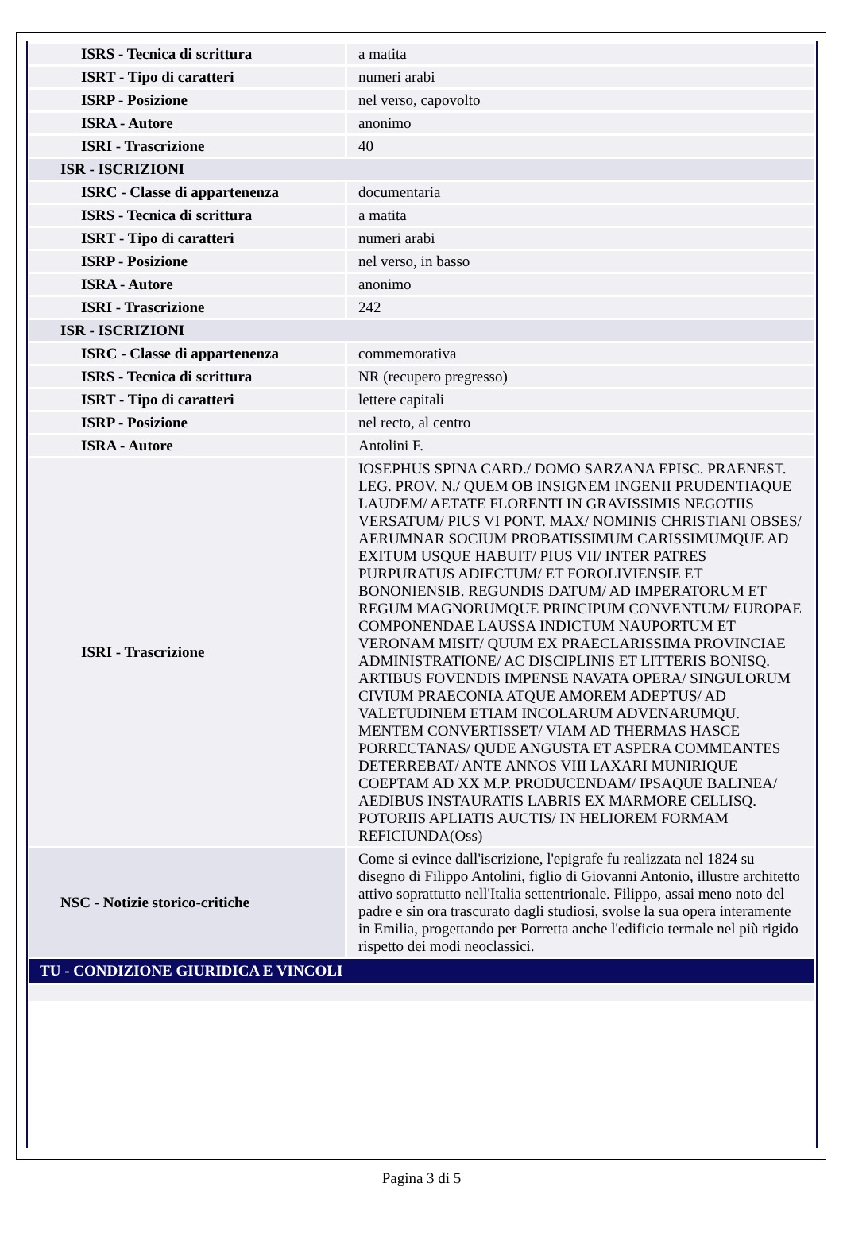| ISRS - Tecnica di scrittura | a matita |
| ISRT - Tipo di caratteri | numeri arabi |
| ISRP - Posizione | nel verso, capovolto |
| ISRA - Autore | anonimo |
| ISRI - Trascrizione | 40 |
| ISR - ISCRIZIONI | |
| ISRC - Classe di appartenenza | documentaria |
| ISRS - Tecnica di scrittura | a matita |
| ISRT - Tipo di caratteri | numeri arabi |
| ISRP - Posizione | nel verso, in basso |
| ISRA - Autore | anonimo |
| ISRI - Trascrizione | 242 |
| ISR - ISCRIZIONI | |
| ISRC - Classe di appartenenza | commemorativa |
| ISRS - Tecnica di scrittura | NR (recupero pregresso) |
| ISRT - Tipo di caratteri | lettere capitali |
| ISRP - Posizione | nel recto, al centro |
| ISRA - Autore | Antolini F. |
| ISRI - Trascrizione | IOSEPHUS SPINA CARD./ DOMO SARZANA EPISC. PRAENEST. LEG. PROV. N./ QUEM OB INSIGNEM INGENII PRUDENTIAQUE LAUDEM/ AETATE FLORENTI IN GRAVISSIMIS NEGOTIIS VERSATUM/ PIUS VI PONT. MAX/ NOMINIS CHRISTIANI OBSES/ AERUMNAR SOCIUM PROBATISSIMUM CARISSIMUMQUE AD EXITUM USQUE HABUIT/ PIUS VII/ INTER PATRES PURPURATUS ADIECTUM/ ET FOROLIVIENSIE ET BONONIENSIB. REGUNDIS DATUM/ AD IMPERATORUM ET REGUM MAGNORUMQUE PRINCIPUM CONVENTUM/ EUROPAE COMPONENDAE LAUSSA INDICTUM NAUPORTUM ET VERONAM MISIT/ QUUM EX PRAECLARISSIMA PROVINCIAE ADMINISTRATIONE/ AC DISCIPLINIS ET LITTERIS BONISQ. ARTIBUS FOVENDIS IMPENSE NAVATA OPERA/ SINGULORUM CIVIUM PRAECONIA ATQUE AMOREM ADEPTUS/ AD VALETUDINEM ETIAM INCOLARUM ADVENARUMQU. MENTEM CONVERTISSET/ VIAM AD THERMAS HASCE PORRECTANAS/ QUDE ANGUSTA ET ASPERA COMMEANTES DETERREBAT/ ANTE ANNOS VIII LAXARI MUNIRIQUE COEPTAM AD XX M.P. PRODUCENDAM/ IPSAQUE BALINEA/ AEDIBUS INSTAURATIS LABRIS EX MARMORE CELLISQ. POTORIIS APLIATIS AUCTIS/ IN HELIOREM FORMAM REFICIUNDA(Oss) |
| NSC - Notizie storico-critiche | Come si evince dall'iscrizione, l'epigrafe fu realizzata nel 1824 su disegno di Filippo Antolini, figlio di Giovanni Antonio, illustre architetto attivo soprattutto nell'Italia settentrionale. Filippo, assai meno noto del padre e sin ora trascurato dagli studiosi, svolse la sua opera interamente in Emilia, progettando per Porretta anche l'edificio termale nel più rigido rispetto dei modi neoclassici. |
| TU - CONDIZIONE GIURIDICA E VINCOLI | |
Pagina 3 di 5